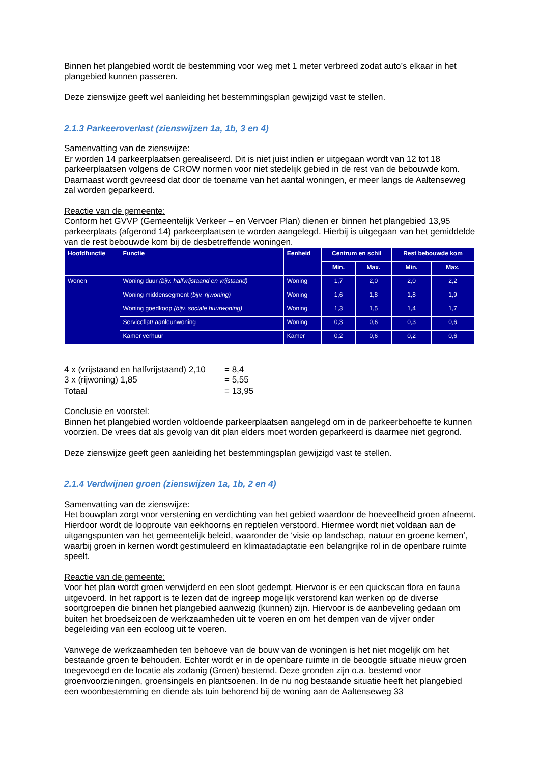Binnen het plangebied wordt de bestemming voor weg met 1 meter verbreed zodat auto’s elkaar in het plangebied kunnen passeren.
Deze zienswijze geeft wel aanleiding het bestemmingsplan gewijzigd vast te stellen.
2.1.3 Parkeeroverlast (zienswijzen 1a, 1b, 3 en 4)
Samenvatting van de zienswijze:
Er worden 14 parkeerplaatsen gerealiseerd. Dit is niet juist indien er uitgegaan wordt van 12 tot 18 parkeerplaatsen volgens de CROW normen voor niet stedelijk gebied in de rest van de bebouwde kom. Daarnaast wordt gevreesd dat door de toename van het aantal woningen, er meer langs de Aaltenseweg zal worden geparkeerd.
Reactie van de gemeente:
Conform het GVVP (Gemeentelijk Verkeer – en Vervoer Plan) dienen er binnen het plangebied 13,95 parkeerplaats (afgerond 14) parkeerplaatsen te worden aangelegd. Hierbij is uitgegaan van het gemiddelde van de rest bebouwde kom bij de desbetreffende woningen.
| Hoofdfunctie | Functie | Eenheid | Centrum en schil | | Rest bebouwde kom | |
| --- | --- | --- | --- | --- | --- | --- |
| | | | Min. | Max. | Min. | Max. |
| Wonen | Woning duur (bijv. halfvrijstaand en vrijstaand) | Woning | 1,7 | 2,0 | 2,0 | 2,2 |
| | Woning middensegment (bijv. rijwoning) | Woning | 1,6 | 1,8 | 1,8 | 1,9 |
| | Woning goedkoop (bijv. sociale huurwoning) | Woning | 1,3 | 1,5 | 1,4 | 1,7 |
| | Serviceflat/ aanleunwoning | Woning | 0,3 | 0,6 | 0,3 | 0,6 |
| | Kamer verhuur | Kamer | 0,2 | 0,6 | 0,2 | 0,6 |
| 4 x (vrijstaand en halfvrijstaand) 2,10 | = 8,4 |
| 3 x (rijwoning) 1,85 | = 5,55 |
| Totaal | = 13,95 |
Conclusie en voorstel:
Binnen het plangebied worden voldoende parkeerplaatsen aangelegd om in de parkeerbehoefte te kunnen voorzien. De vrees dat als gevolg van dit plan elders moet worden geparkeerd is daarmee niet gegrond.
Deze zienswijze geeft geen aanleiding het bestemmingsplan gewijzigd vast te stellen.
2.1.4 Verdwijnen groen (zienswijzen 1a, 1b, 2 en 4)
Samenvatting van de zienswijze:
Het bouwplan zorgt voor verstening en verdichting van het gebied waardoor de hoeveelheid groen afneemt. Hierdoor wordt de looproute van eekhoorns en reptielen verstoord. Hiermee wordt niet voldaan aan de uitgangspunten van het gemeentelijk beleid, waaronder de ‘visie op landschap, natuur en groene kernen’, waarbij groen in kernen wordt gestimuleerd en klimaatadaptatie een belangrijke rol in de openbare ruimte speelt.
Reactie van de gemeente:
Voor het plan wordt groen verwijderd en een sloot gedempt. Hiervoor is er een quickscan flora en fauna uitgevoerd. In het rapport is te lezen dat de ingreep mogelijk verstorend kan werken op de diverse soortgroepen die binnen het plangebied aanwezig (kunnen) zijn. Hiervoor is de aanbeveling gedaan om buiten het broedseizoen de werkzaamheden uit te voeren en om het dempen van de vijver onder begeleiding van een ecoloog uit te voeren.
Vanwege de werkzaamheden ten behoeve van de bouw van de woningen is het niet mogelijk om het bestaande groen te behouden. Echter wordt er in de openbare ruimte in de beoogde situatie nieuw groen toegevoegd en de locatie als zodanig (Groen) bestemd. Deze gronden zijn o.a. bestemd voor groenvoorzieningen, groensingels en plantsoenen. In de nu nog bestaande situatie heeft het plangebied een woonbestemming en diende als tuin behorend bij de woning aan de Aaltenseweg 33